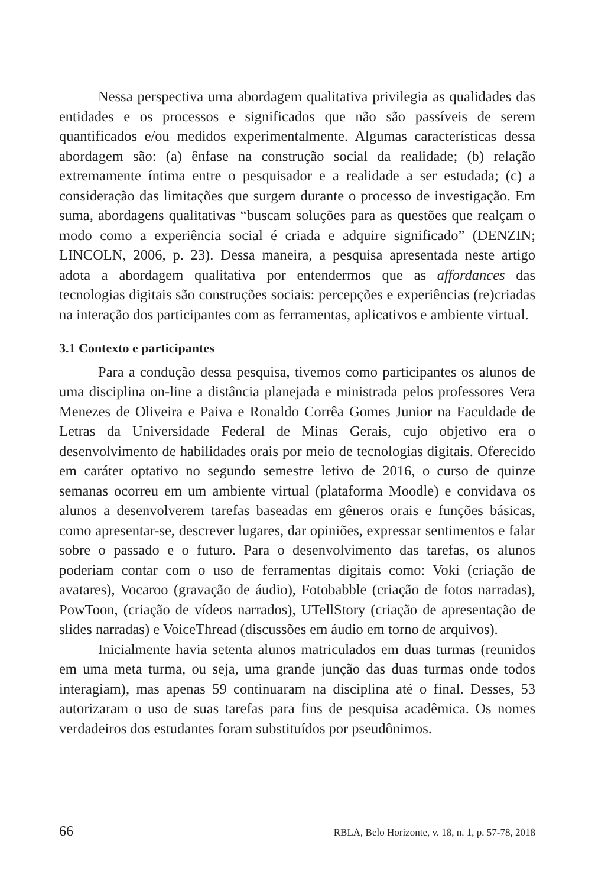Nessa perspectiva uma abordagem qualitativa privilegia as qualidades das entidades e os processos e significados que não são passíveis de serem quantificados e/ou medidos experimentalmente. Algumas características dessa abordagem são: (a) ênfase na construção social da realidade; (b) relação extremamente íntima entre o pesquisador e a realidade a ser estudada; (c) a consideração das limitações que surgem durante o processo de investigação. Em suma, abordagens qualitativas “buscam soluções para as questões que realçam o modo como a experiência social é criada e adquire significado” (DENZIN; LINCOLN, 2006, p. 23). Dessa maneira, a pesquisa apresentada neste artigo adota a abordagem qualitativa por entendermos que as affordances das tecnologias digitais são construções sociais: percepções e experiências (re)criadas na interação dos participantes com as ferramentas, aplicativos e ambiente virtual.
3.1 Contexto e participantes
Para a condução dessa pesquisa, tivemos como participantes os alunos de uma disciplina on-line a distância planejada e ministrada pelos professores Vera Menezes de Oliveira e Paiva e Ronaldo Corrêa Gomes Junior na Faculdade de Letras da Universidade Federal de Minas Gerais, cujo objetivo era o desenvolvimento de habilidades orais por meio de tecnologias digitais. Oferecido em caráter optativo no segundo semestre letivo de 2016, o curso de quinze semanas ocorreu em um ambiente virtual (plataforma Moodle) e convidava os alunos a desenvolverem tarefas baseadas em gêneros orais e funções básicas, como apresentar-se, descrever lugares, dar opiniões, expressar sentimentos e falar sobre o passado e o futuro. Para o desenvolvimento das tarefas, os alunos poderiam contar com o uso de ferramentas digitais como: Voki (criação de avatares), Vocaroo (gravação de áudio), Fotobabble (criação de fotos narradas), PowToon, (criação de vídeos narrados), UTellStory (criação de apresentação de slides narradas) e VoiceThread (discussões em áudio em torno de arquivos).
Inicialmente havia setenta alunos matriculados em duas turmas (reunidos em uma meta turma, ou seja, uma grande junção das duas turmas onde todos interagiam), mas apenas 59 continuaram na disciplina até o final. Desses, 53 autorizaram o uso de suas tarefas para fins de pesquisa acadêmica. Os nomes verdadeiros dos estudantes foram substituídos por pseudônimos.
66 RBLA, Belo Horizonte, v. 18, n. 1, p. 57-78, 2018